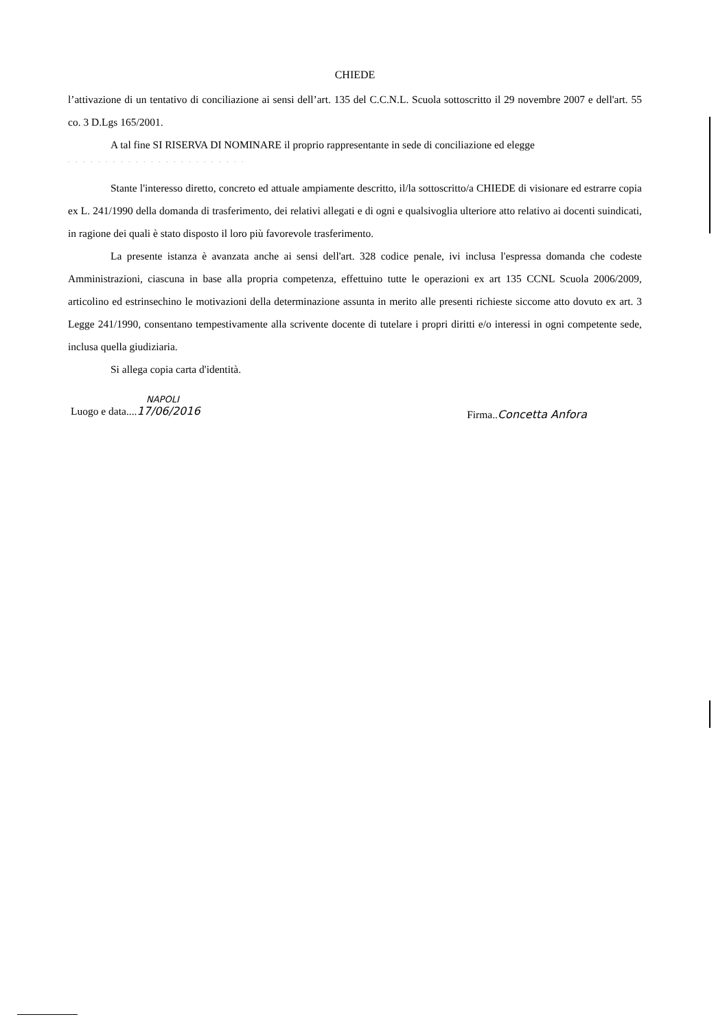CHIEDE
l’attivazione di un tentativo di conciliazione ai sensi dell’art. 135 del C.C.N.L. Scuola sottoscritto il 29 novembre 2007 e dell'art. 55 co. 3 D.Lgs 165/2001.
A tal fine SI RISERVA DI NOMINARE il proprio rappresentante in sede di conciliazione ed elegge
. . . . . . . . . . . . . . . . . . . . . . . .
Stante l'interesso diretto, concreto ed attuale ampiamente descritto, il/la sottoscritto/a CHIEDE di visionare ed estrarre copia ex L. 241/1990 della domanda di trasferimento, dei relativi allegati e di ogni e qualsivoglia ulteriore atto relativo ai docenti suindicati, in ragione dei quali è stato disposto il loro più favorevole trasferimento.
La presente istanza è avanzata anche ai sensi dell'art. 328 codice penale, ivi inclusa l'espressa domanda che codeste Amministrazioni, ciascuna in base alla propria competenza, effettuino tutte le operazioni ex art 135 CCNL Scuola 2006/2009, articolino ed estrinsechino le motivazioni della determinazione assunta in merito alle presenti richieste siccome atto dovuto ex art. 3 Legge 241/1990, consentano tempestivamente alla scrivente docente di tutelare i propri diritti e/o interessi in ogni competente sede, inclusa quella giudiziaria.
Si allega copia carta d'identità.
NAPOLI
Luogo e data....17/06/2016
Firma..Concetta Anfora